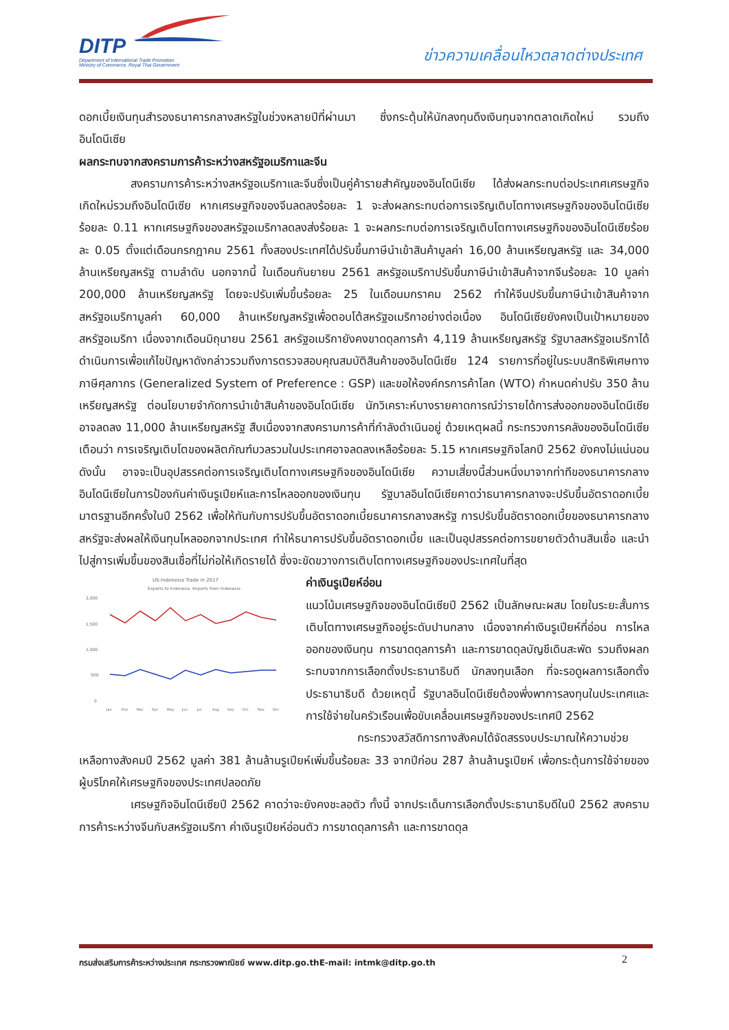DITP
Department of International Trade Promotion
Ministry of Commerce, Royal Thai Government
ข่าวความเคลื่อนไหวตลาดต่างประเทศ
ดอกเบี้ยเงินทุนสำรองธนาคารกลางสหรัฐในช่วงหลายปีที่ผ่านมา ซึ่งกระตุ้นให้นักลงทุนดึงเงินทุนจากตลาดเกิดใหม่ รวมถึง อินโดนีเซีย
ผลกระทบจากสงครามการค้าระหว่างสหรัฐอเมริกาและจีน
สงครามการค้าระหว่างสหรัฐอเมริกาและจีนซึ่งเป็นคู่ค้ารายสำคัญของอินโดนีเซีย ได้ส่งผลกระทบต่อประเทศเศรษฐกิจเกิดใหม่รวมถึงอินโดนีเซีย หากเศรษฐกิจของจีนลดลงร้อยละ 1 จะส่งผลกระทบต่อการเจริญเติบโตทางเศรษฐกิจของอินโดนีเซียร้อยละ 0.11 หากเศรษฐกิจของสหรัฐอเมริกาลดลงส่งร้อยละ 1 จะผลกระทบต่อการเจริญเติบโตทางเศรษฐกิจของอินโดนีเซียร้อยละ 0.05 ตั้งแต่เดือนกรกฎาคม 2561 ทั้งสองประเทศได้ปรับขึ้นภาษีนำเข้าสินค้ามูลค่า 16,00 ล้านเหรียญสหรัฐ และ 34,000 ล้านเหรียญสหรัฐ ตามลำดับ นอกจากนี้ ในเดือนกันยายน 2561 สหรัฐอเมริกาปรับขึ้นภาษีนำเข้าสินค้าจากจีนร้อยละ 10 มูลค่า 200,000 ล้านเหรียญสหรัฐ โดยจะปรับเพิ่มขึ้นร้อยละ 25 ในเดือนมกราคม 2562 ทำให้จีนปรับขึ้นภาษีนำเข้าสินค้าจากสหรัฐอเมริกามูลค่า 60,000 ล้านเหรียญสหรัฐเพื่อตอบโต้สหรัฐอเมริกาอย่างต่อเนื่อง อินโดนีเซียยังคงเป็นเป้าหมายของสหรัฐอเมริกา เนื่องจากเดือนมิถุนายน 2561 สหรัฐอเมริกายังคงขาดดุลการค้า 4,119 ล้านเหรียญสหรัฐ รัฐบาลสหรัฐอเมริกาได้ดำเนินการเพื่อแก้ไขปัญหาดังกล่าวรวมถึงการตรวจสอบคุณสมบัติสินค้าของอินโดนีเซีย 124 รายการที่อยู่ในระบบสิทธิพิเศษทางภาษีศุลกากร (Generalized System of Preference : GSP) และขอให้องค์กรการค้าโลก (WTO) กำหนดค่าปรับ 350 ล้านเหรียญสหรัฐ ต่อนโยบายจำกัดการนำเข้าสินค้าของอินโดนีเซีย นักวิเคราะห์บางรายคาดการณ์ว่ารายได้การส่งออกของอินโดนีเซียอาจลดลง 11,000 ล้านเหรียญสหรัฐ สืบเนื่องจากสงครามการค้าที่กำลังดำเนินอยู่ ด้วยเหตุผลนี้ กระทรวงการคลังของอินโดนีเซียเตือนว่า การเจริญเติบโตของผลิตภัณฑ์มวลรวมในประเทศอาจลดลงเหลือร้อยละ 5.15 หากเศรษฐกิจโลกปี 2562 ยังคงไม่แน่นอน ดังนั้น อาจจะเป็นอุปสรรคต่อการเจริญเติบโตทางเศรษฐกิจของอินโดนีเซีย ความเสี่ยงนี้ส่วนหนึ่งมาจากท่าทีของธนาคารกลางอินโดนีเซียในการป้องกันค่าเงินรูเปียห์และการไหลออกของเงินทุน รัฐบาลอินโดนีเซียคาดว่าธนาคารกลางจะปรับขึ้นอัตราดอกเบี้ยมาตรฐานอีกครั้งในปี 2562 เพื่อให้ทันกับการปรับขึ้นอัตราดอกเบี้ยธนาคารกลางสหรัฐ การปรับขึ้นอัตราดอกเบี้ยของธนาคารกลางสหรัฐจะส่งผลให้เงินทุนไหลออกจากประเทศ ทำให้ธนาคารปรับขึ้นอัตราดอกเบี้ย และเป็นอุปสรรคต่อการขยายตัวด้านสินเชื่อ และนำไปสู่การเพิ่มขึ้นของสินเชื่อที่ไม่ก่อให้เกิดรายได้ ซึ่งจะขัดขวางการเติบโตทางเศรษฐกิจของประเทศในที่สุด
US-Indonesia Trade in 2017
Exports to Indonesia
Imports from Indonesia
2,000
1,500
1,000
500
0
Jan
Feb
Mar
Apr
May
Jun
Jul
Aug
Sep
Oct
Nov
Dec
ค่าเงินรูเปียห์อ่อน
แนวโน้มเศรษฐกิจของอินโดนีเซียปี 2562 เป็นลักษณะผสม โดยในระยะสั้นการเติบโตทางเศรษฐกิจอยู่ระดับปานกลาง เนื่องจากค่าเงินรูเปียห์ที่อ่อน การไหลออกของเงินทุน การขาดดุลการค้า และการขาดดุลบัญชีเดินสะพัด รวมถึงผลกระทบจากการเลือกตั้งประธานาธิบดี นักลงทุนเลือก ที่จะรอดูผลการเลือกตั้งประธานาธิบดี ด้วยเหตุนี้ รัฐบาลอินโดนีเซียต้องพึ่งพาการลงทุนในประเทศและการใช้จ่ายในครัวเรือนเพื่อขับเคลื่อนเศรษฐกิจของประเทศปี 2562
กระทรวงสวัสดิการทางสังคมได้จัดสรรงบประมาณให้ความช่วยเหลือทางสังคมปี 2562 มูลค่า 381 ล้านล้านรูเปียห์เพิ่มขึ้นร้อยละ 33 จากปีก่อน 287 ล้านล้านรูเปียห์ เพื่อกระตุ้นการใช้จ่ายของผู้บริโภคให้เศรษฐกิจของประเทศปลอดภัย
เศรษฐกิจอินโดนีเซียปี 2562 คาดว่าจะยังคงชะลอตัว ทั้งนี้ จากประเด็นการเลือกตั้งประธานาธิบดีในปี 2562 สงครามการค้าระหว่างจีนกับสหรัฐอเมริกา ค่าเงินรูเปียห์อ่อนตัว การขาดดุลการค้า และการขาดดุล
กรมส่งเสริมการค้าระหว่างประเทศ กระทรวงพาณิชย์ www.ditp.go.thE-mail: intmk@ditp.go.th 2